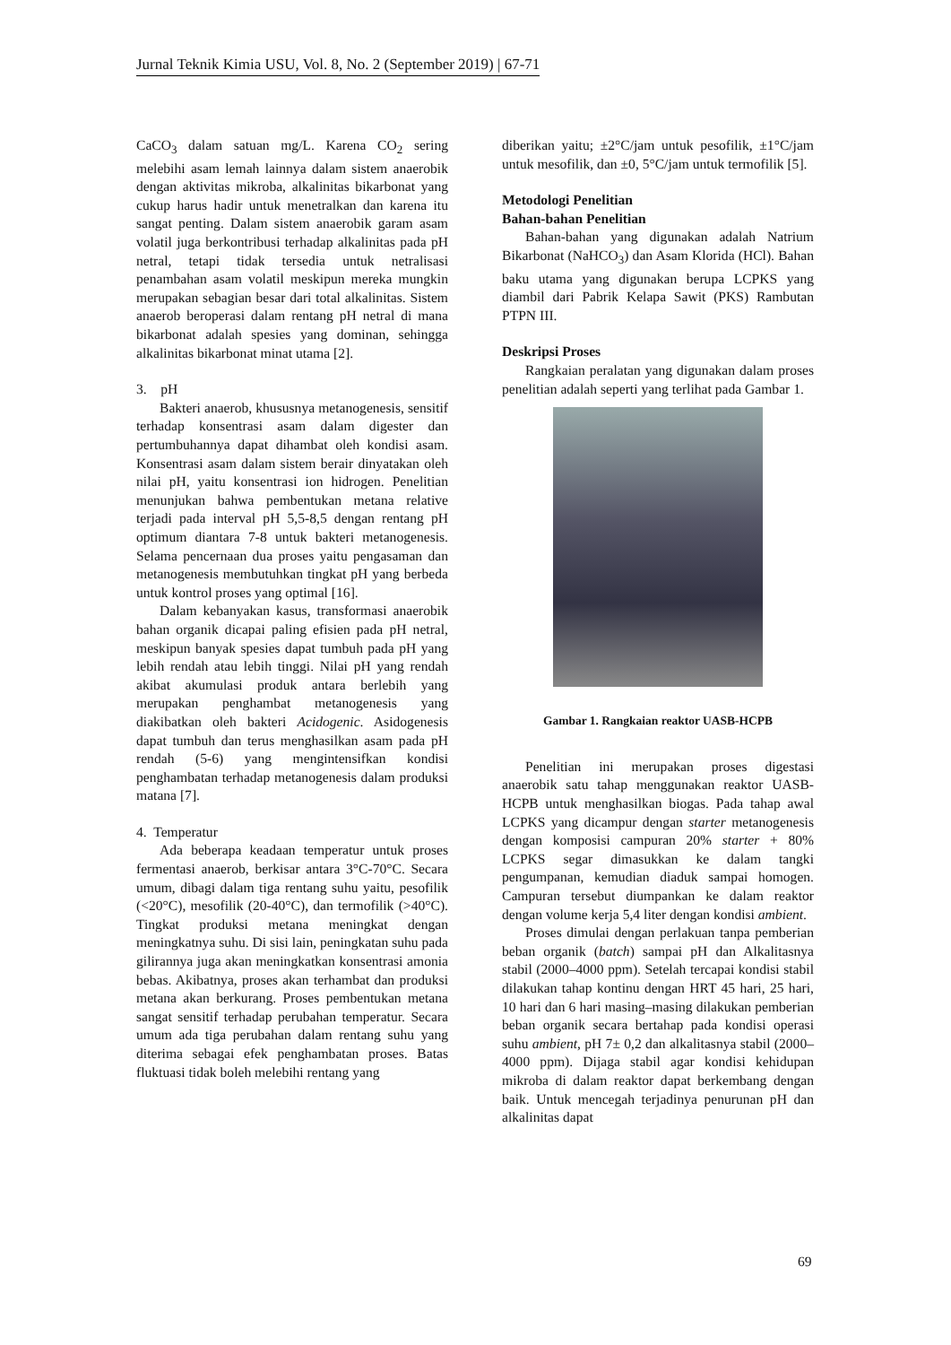Jurnal Teknik Kimia USU, Vol. 8, No. 2 (September 2019) | 67-71
CaCO<sub>3</sub> dalam satuan mg/L. Karena CO<sub>2</sub> sering melebihi asam lemah lainnya dalam sistem anaerobik dengan aktivitas mikroba, alkalinitas bikarbonat yang cukup harus hadir untuk menetralkan dan karena itu sangat penting. Dalam sistem anaerobik garam asam volatil juga berkontribusi terhadap alkalinitas pada pH netral, tetapi tidak tersedia untuk netralisasi penambahan asam volatil meskipun mereka mungkin merupakan sebagian besar dari total alkalinitas. Sistem anaerob beroperasi dalam rentang pH netral di mana bikarbonat adalah spesies yang dominan, sehingga alkalinitas bikarbonat minat utama [2].
3. pH
Bakteri anaerob, khususnya metanogenesis, sensitif terhadap konsentrasi asam dalam digester dan pertumbuhannya dapat dihambat oleh kondisi asam. Konsentrasi asam dalam sistem berair dinyatakan oleh nilai pH, yaitu konsentrasi ion hidrogen. Penelitian menunjukan bahwa pembentukan metana relative terjadi pada interval pH 5,5-8,5 dengan rentang pH optimum diantara 7-8 untuk bakteri metanogenesis. Selama pencernaan dua proses yaitu pengasaman dan metanogenesis membutuhkan tingkat pH yang berbeda untuk kontrol proses yang optimal [16].
Dalam kebanyakan kasus, transformasi anaerobik bahan organik dicapai paling efisien pada pH netral, meskipun banyak spesies dapat tumbuh pada pH yang lebih rendah atau lebih tinggi. Nilai pH yang rendah akibat akumulasi produk antara berlebih yang merupakan penghambat metanogenesis yang diakibatkan oleh bakteri Acidogenic. Asidogenesis dapat tumbuh dan terus menghasilkan asam pada pH rendah (5-6) yang mengintensifkan kondisi penghambatan terhadap metanogenesis dalam produksi matana [7].
4. Temperatur
Ada beberapa keadaan temperatur untuk proses fermentasi anaerob, berkisar antara 3°C-70°C. Secara umum, dibagi dalam tiga rentang suhu yaitu, pesofilik (<20°C), mesofilik (20-40°C), dan termofilik (>40°C). Tingkat produksi metana meningkat dengan meningkatnya suhu. Di sisi lain, peningkatan suhu pada gilirannya juga akan meningkatkan konsentrasi amonia bebas. Akibatnya, proses akan terhambat dan produksi metana akan berkurang. Proses pembentukan metana sangat sensitif terhadap perubahan temperatur. Secara umum ada tiga perubahan dalam rentang suhu yang diterima sebagai efek penghambatan proses. Batas fluktuasi tidak boleh melebihi rentang yang
diberikan yaitu; ±2°C/jam untuk pesofilik, ±1°C/jam untuk mesofilik, dan ±0, 5°C/jam untuk termofilik [5].
Metodologi Penelitian
Bahan-bahan Penelitian
Bahan-bahan yang digunakan adalah Natrium Bikarbonat (NaHCO<sub>3</sub>) dan Asam Klorida (HCl). Bahan baku utama yang digunakan berupa LCPKS yang diambil dari Pabrik Kelapa Sawit (PKS) Rambutan PTPN III.
Deskripsi Proses
Rangkaian peralatan yang digunakan dalam proses penelitian adalah seperti yang terlihat pada Gambar 1.
Gambar 1. Rangkaian reaktor UASB-HCPB
Penelitian ini merupakan proses digestasi anaerobik satu tahap menggunakan reaktor UASB-HCPB untuk menghasilkan biogas. Pada tahap awal LCPKS yang dicampur dengan starter metanogenesis dengan komposisi campuran 20% starter + 80% LCPKS segar dimasukkan ke dalam tangki pengumpanan, kemudian diaduk sampai homogen. Campuran tersebut diumpankan ke dalam reaktor dengan volume kerja 5,4 liter dengan kondisi ambient.
Proses dimulai dengan perlakuan tanpa pemberian beban organik (batch) sampai pH dan Alkalitasnya stabil (2000–4000 ppm). Setelah tercapai kondisi stabil dilakukan tahap kontinu dengan HRT 45 hari, 25 hari, 10 hari dan 6 hari masing–masing dilakukan pemberian beban organik secara bertahap pada kondisi operasi suhu ambient, pH 7± 0,2 dan alkalitasnya stabil (2000–4000 ppm). Dijaga stabil agar kondisi kehidupan mikroba di dalam reaktor dapat berkembang dengan baik. Untuk mencegah terjadinya penurunan pH dan alkalinitas dapat
69